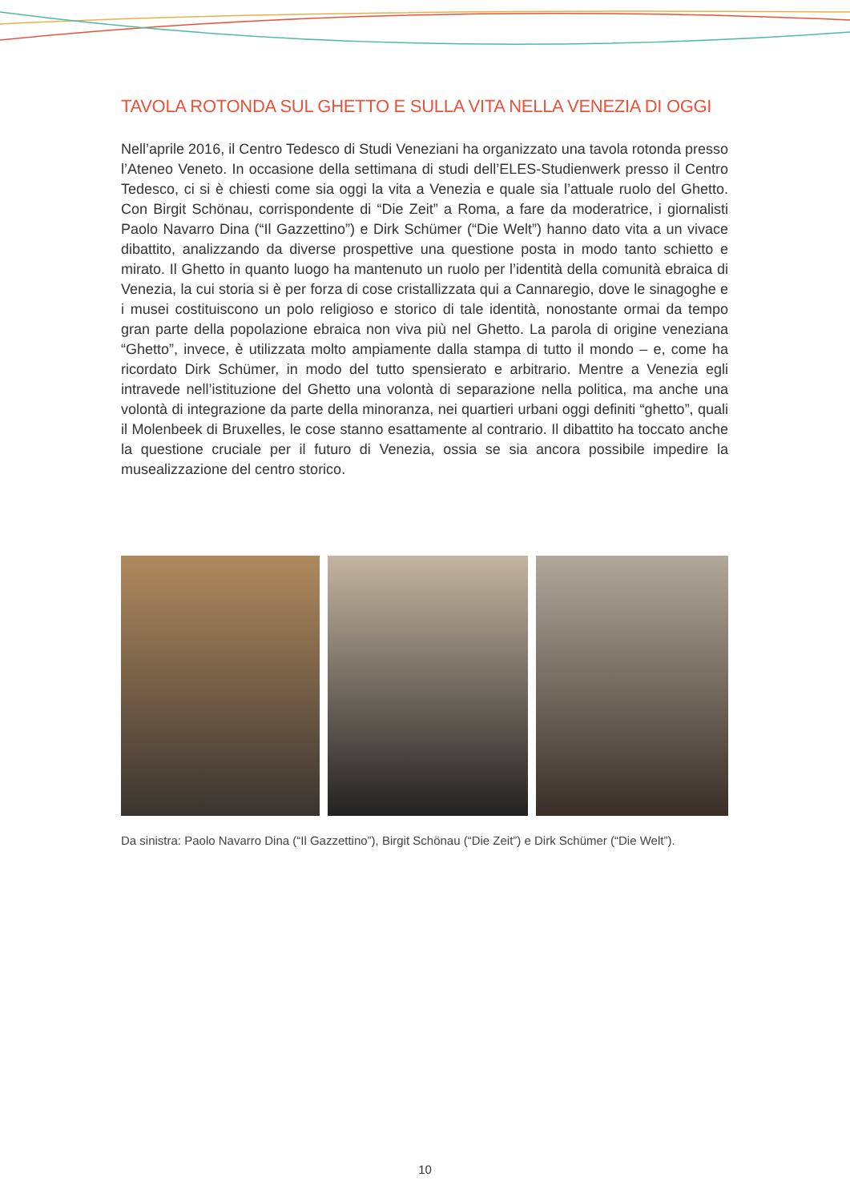TAVOLA ROTONDA SUL GHETTO E SULLA VITA NELLA VENEZIA DI OGGI
Nell’aprile 2016, il Centro Tedesco di Studi Veneziani ha organizzato una tavola rotonda presso l’Ateneo Veneto. In occasione della settimana di studi dell’ELES-Studienwerk presso il Centro Tedesco, ci si è chiesti come sia oggi la vita a Venezia e quale sia l’attuale ruolo del Ghetto. Con Birgit Schönau, corrispondente di “Die Zeit” a Roma, a fare da moderatrice, i giornalisti Paolo Navarro Dina (“Il Gazzettino”) e Dirk Schümer (“Die Welt”) hanno dato vita a un vivace dibattito, analizzando da diverse prospettive una questione posta in modo tanto schietto e mirato. Il Ghetto in quanto luogo ha mantenuto un ruolo per l’identità della comunità ebraica di Venezia, la cui storia si è per forza di cose cristallizzata qui a Cannaregio, dove le sinagoghe e i musei costituiscono un polo religioso e storico di tale identità, nonostante ormai da tempo gran parte della popolazione ebraica non viva più nel Ghetto. La parola di origine veneziana “Ghetto”, invece, è utilizzata molto ampiamente dalla stampa di tutto il mondo – e, come ha ricordato Dirk Schümer, in modo del tutto spensierato e arbitrario. Mentre a Venezia egli intravede nell’istituzione del Ghetto una volontà di separazione nella politica, ma anche una volontà di integrazione da parte della minoranza, nei quartieri urbani oggi definiti “ghetto”, quali il Molenbeek di Bruxelles, le cose stanno esattamente al contrario. Il dibattito ha toccato anche la questione cruciale per il futuro di Venezia, ossia se sia ancora possibile impedire la musealizzazione del centro storico.
Da sinistra: Paolo Navarro Dina (“Il Gazzettino”), Birgit Schönau (“Die Zeit”) e Dirk Schümer (“Die Welt”).
10